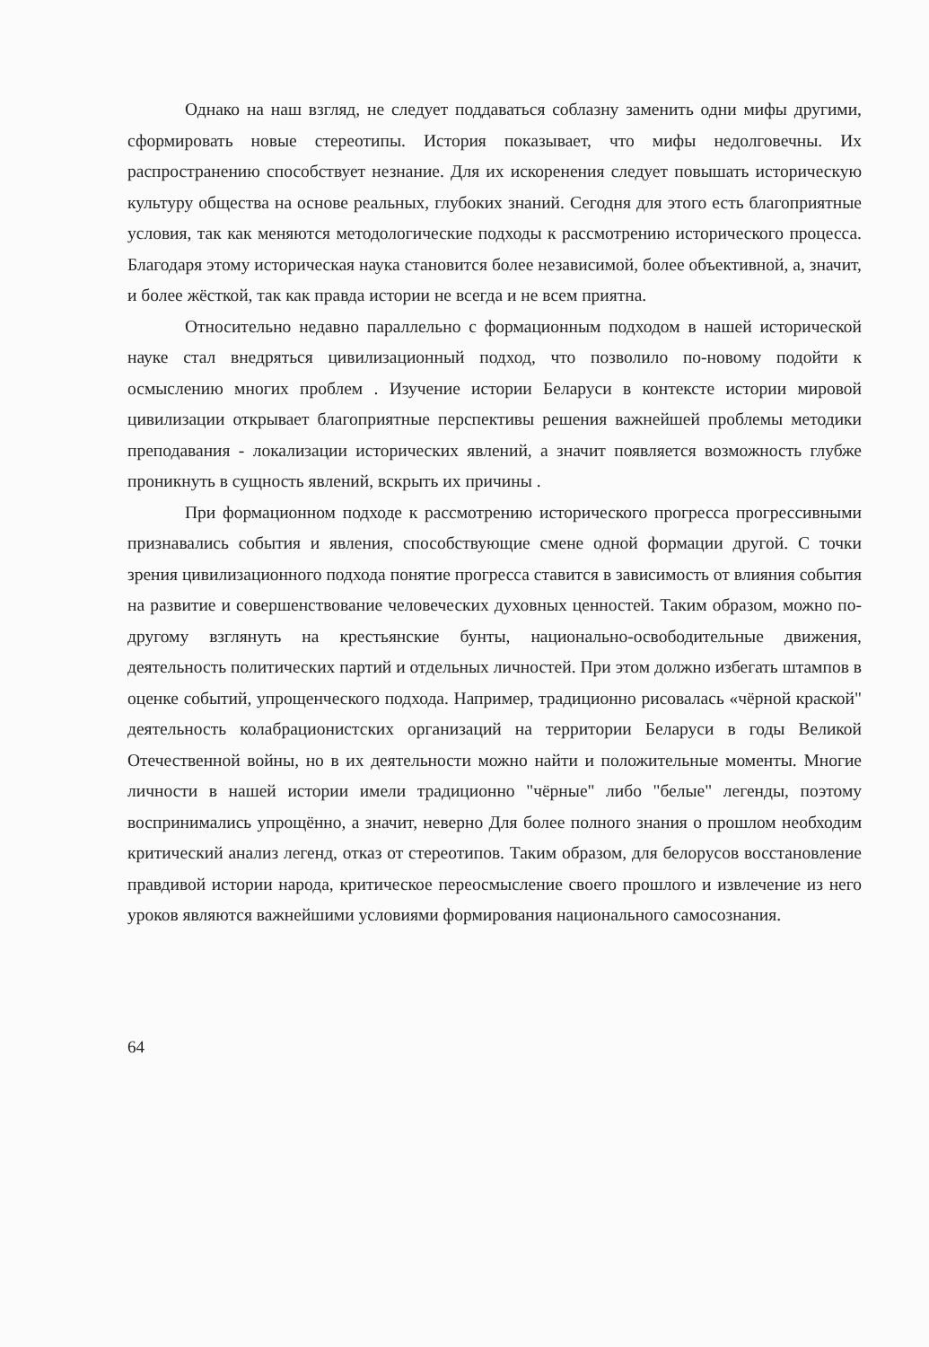Однако на наш взгляд, не следует поддаваться соблазну заменить одни мифы другими, сформировать новые стереотипы. История показывает, что мифы недолговечны. Их распространению способствует незнание. Для их искоренения следует повышать историческую культуру общества на основе реальных, глубоких знаний. Сегодня для этого есть благоприятные условия, так как меняются методологические подходы к рассмотрению исторического процесса. Благодаря этому историческая наука становится более независимой, более объективной, а, значит, и более жёсткой, так как правда истории не всегда и не всем приятна.
Относительно недавно параллельно с формационным подходом в нашей исторической науке стал внедряться цивилизационный подход, что позволило по-новому подойти к осмыслению многих проблем . Изучение истории Беларуси в контексте истории мировой цивилизации открывает благоприятные перспективы решения важнейшей проблемы методики преподавания - локализации исторических явлений, а значит появляется возможность глубже проникнуть в сущность явлений, вскрыть их причины .
При формационном подходе к рассмотрению исторического прогресса прогрессивными признавались события и явления, способствующие смене одной формации другой. С точки зрения цивилизационного подхода понятие прогресса ставится в зависимость от влияния события на развитие и совершенствование человеческих духовных ценностей. Таким образом, можно по-другому взглянуть на крестьянские бунты, национально-освободительные движения, деятельность политических партий и отдельных личностей. При этом должно избегать штампов в оценке событий, упрощенческого подхода. Например, традиционно рисовалась «чёрной краской" деятельность колабрационистских организаций на территории Беларуси в годы Великой Отечественной войны, но в их деятельности можно найти и положительные моменты. Многие личности в нашей истории имели традиционно "чёрные" либо "белые" легенды, поэтому воспринимались упрощённо, а значит, неверно Для более полного знания о прошлом необходим критический анализ легенд, отказ от стереотипов. Таким образом, для белорусов восстановление правдивой истории народа, критическое переосмысление своего прошлого и извлечение из него уроков являются важнейшими условиями формирования национального самосознания.
64